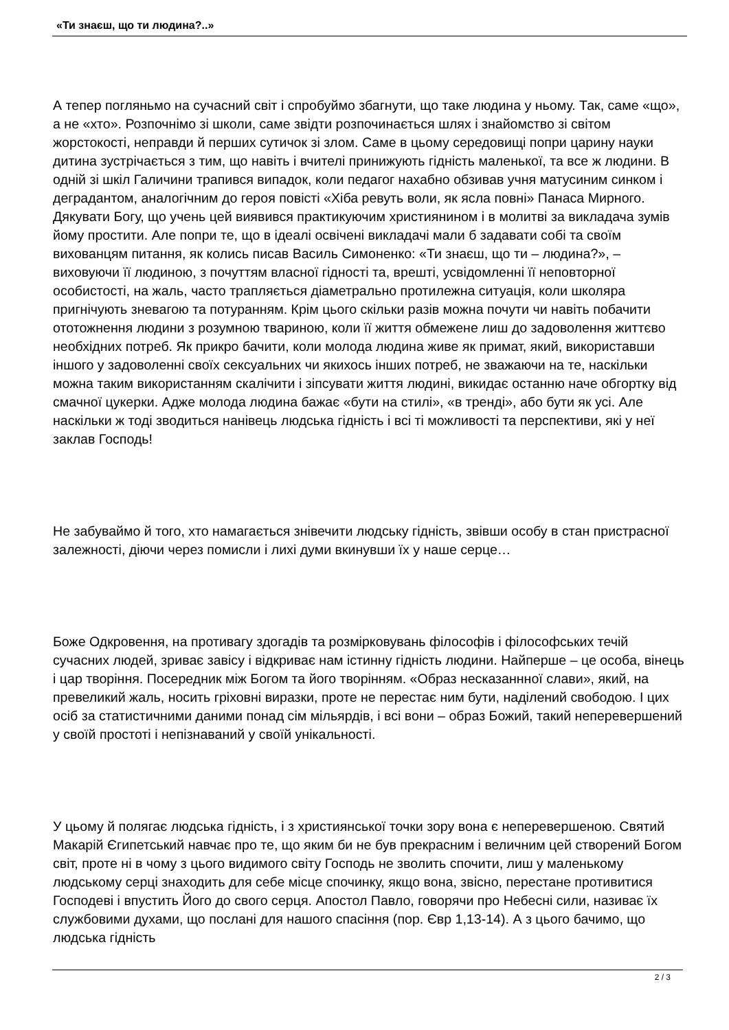«Ти знаєш, що ти людина?..»
А тепер погляньмо на сучасний світ і спробуймо збагнути, що таке людина у ньому. Так, саме «що», а не «хто». Розпочнімо зі школи, саме звідти розпочинається шлях і знайомство зі світом жорстокості, неправди й перших сутичок зі злом. Саме в цьому середовищі попри царину науки дитина зустрічається з тим, що навіть і вчителі принижують гідність маленької, та все ж людини. В одній зі шкіл Галичини трапився випадок, коли педагог нахабно обзивав учня матусиним синком і деградантом, аналогічним до героя повісті «Хіба ревуть воли, як ясла повні» Панаса Мирного. Дякувати Богу, що учень цей виявився практикуючим християнином і в молитві за викладача зумів йому простити. Але попри те, що в ідеалі освічені викладачі мали б задавати собі та своїм вихованцям питання, як колись писав Василь Симоненко: «Ти знаєш, що ти – людина?», – виховуючи її людиною, з почуттям власної гідності та, врешті, усвідомленні її неповторної особистості, на жаль, часто трапляється діаметрально протилежна ситуація, коли школяра пригнічують зневагою та потуранням. Крім цього скільки разів можна почути чи навіть побачити ототожнення людини з розумною твариною, коли її життя обмежене лиш до задоволення життєво необхідних потреб. Як прикро бачити, коли молода людина живе як примат, який, використавши іншого у задоволенні своїх сексуальних чи якихось інших потреб, не зважаючи на те, наскільки можна таким використанням скалічити і зіпсувати життя людині, викидає останню наче обгортку від смачної цукерки. Адже молода людина бажає «бути на стилі», «в тренді», або бути як усі. Але наскільки ж тоді зводиться нанівець людська гідність і всі ті можливості та перспективи, які у неї заклав Господь!
Не забуваймо й того, хто намагається знівечити людську гідність, звівши особу в стан пристрасної залежності, діючи через помисли і лихі думи вкинувши їх у наше серце…
Боже Одкровення, на противагу здогадів та розмірковувань філософів і філософських течій сучасних людей, зриває завісу і відкриває нам істинну гідність людини. Найперше – це особа, вінець і цар творіння. Посередник між Богом та його творінням. «Образ несказаннної слави», який, на превеликий жаль, носить гріховні виразки, проте не перестає ним бути, наділений свободою. І цих осіб за статистичними даними понад сім мільярдів, і всі вони – образ Божий, такий неперевершений у своїй простоті і непізнаваний у своїй унікальності.
У цьому й полягає людська гідність, і з християнської точки зору вона є неперевершеною. Святий Макарій Єгипетський навчає про те, що яким би не був прекрасним і величним цей створений Богом світ, проте ні в чому з цього видимого світу Господь не зволить спочити, лиш у маленькому людському серці знаходить для себе місце спочинку, якщо вона, звісно, перестане противитися Господеві і впустить Його до свого серця. Апостол Павло, говорячи про Небесні сили, називає їх службовими духами, що послані для нашого спасіння (пор. Євр 1,13-14). А з цього бачимо, що людська гідність
2 / 3